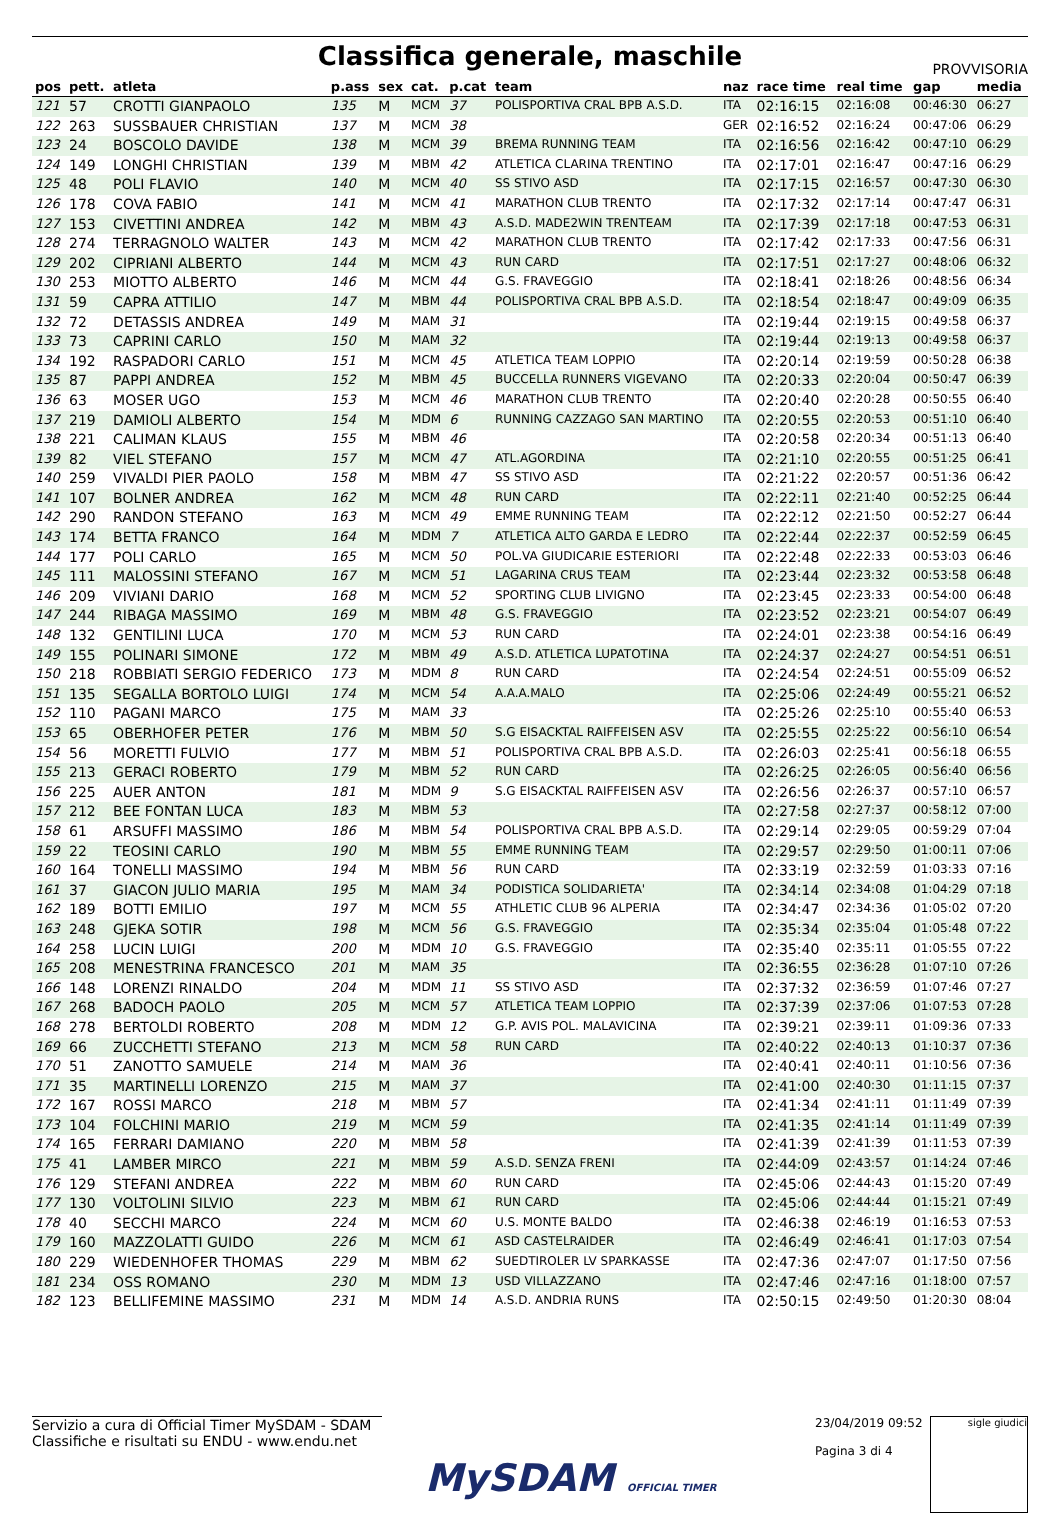Classifica generale, maschile
PROVVISORIA
| pos | pett. | atleta | p.ass | sex | cat. | p.cat | team | naz | race time | real time | gap | media |
| --- | --- | --- | --- | --- | --- | --- | --- | --- | --- | --- | --- | --- |
| 121 | 57 | CROTTI GIANPAOLO | 135 | M | MCM | 37 | POLISPORTIVA CRAL BPB A.S.D. | ITA | 02:16:15 | 02:16:08 | 00:46:30 | 06:27 |
| 122 | 263 | SUSSBAUER CHRISTIAN | 137 | M | MCM | 38 | | GER | 02:16:52 | 02:16:24 | 00:47:06 | 06:29 |
| 123 | 24 | BOSCOLO DAVIDE | 138 | M | MCM | 39 | BREMA RUNNING TEAM | ITA | 02:16:56 | 02:16:42 | 00:47:10 | 06:29 |
| 124 | 149 | LONGHI CHRISTIAN | 139 | M | MBM | 42 | ATLETICA CLARINA TRENTINO | ITA | 02:17:01 | 02:16:47 | 00:47:16 | 06:29 |
| 125 | 48 | POLI FLAVIO | 140 | M | MCM | 40 | SS STIVO ASD | ITA | 02:17:15 | 02:16:57 | 00:47:30 | 06:30 |
| 126 | 178 | COVA FABIO | 141 | M | MCM | 41 | MARATHON CLUB TRENTO | ITA | 02:17:32 | 02:17:14 | 00:47:47 | 06:31 |
| 127 | 153 | CIVETTINI ANDREA | 142 | M | MBM | 43 | A.S.D. MADE2WIN TRENTEAM | ITA | 02:17:39 | 02:17:18 | 00:47:53 | 06:31 |
| 128 | 274 | TERRAGNOLO WALTER | 143 | M | MCM | 42 | MARATHON CLUB TRENTO | ITA | 02:17:42 | 02:17:33 | 00:47:56 | 06:31 |
| 129 | 202 | CIPRIANI ALBERTO | 144 | M | MCM | 43 | RUN CARD | ITA | 02:17:51 | 02:17:27 | 00:48:06 | 06:32 |
| 130 | 253 | MIOTTO ALBERTO | 146 | M | MCM | 44 | G.S. FRAVEGGIO | ITA | 02:18:41 | 02:18:26 | 00:48:56 | 06:34 |
| 131 | 59 | CAPRA ATTILIO | 147 | M | MBM | 44 | POLISPORTIVA CRAL BPB A.S.D. | ITA | 02:18:54 | 02:18:47 | 00:49:09 | 06:35 |
| 132 | 72 | DETASSIS ANDREA | 149 | M | MAM | 31 | | ITA | 02:19:44 | 02:19:15 | 00:49:58 | 06:37 |
| 133 | 73 | CAPRINI CARLO | 150 | M | MAM | 32 | | ITA | 02:19:44 | 02:19:13 | 00:49:58 | 06:37 |
| 134 | 192 | RASPADORI CARLO | 151 | M | MCM | 45 | ATLETICA TEAM LOPPIO | ITA | 02:20:14 | 02:19:59 | 00:50:28 | 06:38 |
| 135 | 87 | PAPPI ANDREA | 152 | M | MBM | 45 | BUCCELLA RUNNERS VIGEVANO | ITA | 02:20:33 | 02:20:04 | 00:50:47 | 06:39 |
| 136 | 63 | MOSER UGO | 153 | M | MCM | 46 | MARATHON CLUB TRENTO | ITA | 02:20:40 | 02:20:28 | 00:50:55 | 06:40 |
| 137 | 219 | DAMIOLI ALBERTO | 154 | M | MDM | 6 | RUNNING CAZZAGO SAN MARTINO | ITA | 02:20:55 | 02:20:53 | 00:51:10 | 06:40 |
| 138 | 221 | CALIMAN KLAUS | 155 | M | MBM | 46 | | ITA | 02:20:58 | 02:20:34 | 00:51:13 | 06:40 |
| 139 | 82 | VIEL STEFANO | 157 | M | MCM | 47 | ATL.AGORDINA | ITA | 02:21:10 | 02:20:55 | 00:51:25 | 06:41 |
| 140 | 259 | VIVALDI PIER PAOLO | 158 | M | MBM | 47 | SS STIVO ASD | ITA | 02:21:22 | 02:20:57 | 00:51:36 | 06:42 |
| 141 | 107 | BOLNER ANDREA | 162 | M | MCM | 48 | RUN CARD | ITA | 02:22:11 | 02:21:40 | 00:52:25 | 06:44 |
| 142 | 290 | RANDON STEFANO | 163 | M | MCM | 49 | EMME RUNNING TEAM | ITA | 02:22:12 | 02:21:50 | 00:52:27 | 06:44 |
| 143 | 174 | BETTA FRANCO | 164 | M | MDM | 7 | ATLETICA ALTO GARDA E LEDRO | ITA | 02:22:44 | 02:22:37 | 00:52:59 | 06:45 |
| 144 | 177 | POLI CARLO | 165 | M | MCM | 50 | POL.VA GIUDICARIE ESTERIORI | ITA | 02:22:48 | 02:22:33 | 00:53:03 | 06:46 |
| 145 | 111 | MALOSSINI STEFANO | 167 | M | MCM | 51 | LAGARINA CRUS TEAM | ITA | 02:23:44 | 02:23:32 | 00:53:58 | 06:48 |
| 146 | 209 | VIVIANI DARIO | 168 | M | MCM | 52 | SPORTING CLUB LIVIGNO | ITA | 02:23:45 | 02:23:33 | 00:54:00 | 06:48 |
| 147 | 244 | RIBAGA MASSIMO | 169 | M | MBM | 48 | G.S. FRAVEGGIO | ITA | 02:23:52 | 02:23:21 | 00:54:07 | 06:49 |
| 148 | 132 | GENTILINI LUCA | 170 | M | MCM | 53 | RUN CARD | ITA | 02:24:01 | 02:23:38 | 00:54:16 | 06:49 |
| 149 | 155 | POLINARI SIMONE | 172 | M | MBM | 49 | A.S.D. ATLETICA LUPATOTINA | ITA | 02:24:37 | 02:24:27 | 00:54:51 | 06:51 |
| 150 | 218 | ROBBIATI SERGIO FEDERICO | 173 | M | MDM | 8 | RUN CARD | ITA | 02:24:54 | 02:24:51 | 00:55:09 | 06:52 |
| 151 | 135 | SEGALLA BORTOLO LUIGI | 174 | M | MCM | 54 | A.A.A.MALO | ITA | 02:25:06 | 02:24:49 | 00:55:21 | 06:52 |
| 152 | 110 | PAGANI MARCO | 175 | M | MAM | 33 | | ITA | 02:25:26 | 02:25:10 | 00:55:40 | 06:53 |
| 153 | 65 | OBERHOFER PETER | 176 | M | MBM | 50 | S.G EISACKTAL RAIFFEISEN ASV | ITA | 02:25:55 | 02:25:22 | 00:56:10 | 06:54 |
| 154 | 56 | MORETTI FULVIO | 177 | M | MBM | 51 | POLISPORTIVA CRAL BPB A.S.D. | ITA | 02:26:03 | 02:25:41 | 00:56:18 | 06:55 |
| 155 | 213 | GERACI ROBERTO | 179 | M | MBM | 52 | RUN CARD | ITA | 02:26:25 | 02:26:05 | 00:56:40 | 06:56 |
| 156 | 225 | AUER ANTON | 181 | M | MDM | 9 | S.G EISACKTAL RAIFFEISEN ASV | ITA | 02:26:56 | 02:26:37 | 00:57:10 | 06:57 |
| 157 | 212 | BEE FONTAN LUCA | 183 | M | MBM | 53 | | ITA | 02:27:58 | 02:27:37 | 00:58:12 | 07:00 |
| 158 | 61 | ARSUFFI MASSIMO | 186 | M | MBM | 54 | POLISPORTIVA CRAL BPB A.S.D. | ITA | 02:29:14 | 02:29:05 | 00:59:29 | 07:04 |
| 159 | 22 | TEOSINI CARLO | 190 | M | MBM | 55 | EMME RUNNING TEAM | ITA | 02:29:57 | 02:29:50 | 01:00:11 | 07:06 |
| 160 | 164 | TONELLI MASSIMO | 194 | M | MBM | 56 | RUN CARD | ITA | 02:33:19 | 02:32:59 | 01:03:33 | 07:16 |
| 161 | 37 | GIACON JULIO MARIA | 195 | M | MAM | 34 | PODISTICA SOLIDARIETA' | ITA | 02:34:14 | 02:34:08 | 01:04:29 | 07:18 |
| 162 | 189 | BOTTI EMILIO | 197 | M | MCM | 55 | ATHLETIC CLUB 96 ALPERIA | ITA | 02:34:47 | 02:34:36 | 01:05:02 | 07:20 |
| 163 | 248 | GJEKA SOTIR | 198 | M | MCM | 56 | G.S. FRAVEGGIO | ITA | 02:35:34 | 02:35:04 | 01:05:48 | 07:22 |
| 164 | 258 | LUCIN LUIGI | 200 | M | MDM | 10 | G.S. FRAVEGGIO | ITA | 02:35:40 | 02:35:11 | 01:05:55 | 07:22 |
| 165 | 208 | MENESTRINA FRANCESCO | 201 | M | MAM | 35 | | ITA | 02:36:55 | 02:36:28 | 01:07:10 | 07:26 |
| 166 | 148 | LORENZI RINALDO | 204 | M | MDM | 11 | SS STIVO ASD | ITA | 02:37:32 | 02:36:59 | 01:07:46 | 07:27 |
| 167 | 268 | BADOCH PAOLO | 205 | M | MCM | 57 | ATLETICA TEAM LOPPIO | ITA | 02:37:39 | 02:37:06 | 01:07:53 | 07:28 |
| 168 | 278 | BERTOLDI ROBERTO | 208 | M | MDM | 12 | G.P. AVIS POL. MALAVICINA | ITA | 02:39:21 | 02:39:11 | 01:09:36 | 07:33 |
| 169 | 66 | ZUCCHETTI STEFANO | 213 | M | MCM | 58 | RUN CARD | ITA | 02:40:22 | 02:40:13 | 01:10:37 | 07:36 |
| 170 | 51 | ZANOTTO SAMUELE | 214 | M | MAM | 36 | | ITA | 02:40:41 | 02:40:11 | 01:10:56 | 07:36 |
| 171 | 35 | MARTINELLI LORENZO | 215 | M | MAM | 37 | | ITA | 02:41:00 | 02:40:30 | 01:11:15 | 07:37 |
| 172 | 167 | ROSSI MARCO | 218 | M | MBM | 57 | | ITA | 02:41:34 | 02:41:11 | 01:11:49 | 07:39 |
| 173 | 104 | FOLCHINI MARIO | 219 | M | MCM | 59 | | ITA | 02:41:35 | 02:41:14 | 01:11:49 | 07:39 |
| 174 | 165 | FERRARI DAMIANO | 220 | M | MBM | 58 | | ITA | 02:41:39 | 02:41:39 | 01:11:53 | 07:39 |
| 175 | 41 | LAMBER MIRCO | 221 | M | MBM | 59 | A.S.D. SENZA FRENI | ITA | 02:44:09 | 02:43:57 | 01:14:24 | 07:46 |
| 176 | 129 | STEFANI ANDREA | 222 | M | MBM | 60 | RUN CARD | ITA | 02:45:06 | 02:44:43 | 01:15:20 | 07:49 |
| 177 | 130 | VOLTOLINI SILVIO | 223 | M | MBM | 61 | RUN CARD | ITA | 02:45:06 | 02:44:44 | 01:15:21 | 07:49 |
| 178 | 40 | SECCHI MARCO | 224 | M | MCM | 60 | U.S. MONTE BALDO | ITA | 02:46:38 | 02:46:19 | 01:16:53 | 07:53 |
| 179 | 160 | MAZZOLATTI GUIDO | 226 | M | MCM | 61 | ASD CASTELRAIDER | ITA | 02:46:49 | 02:46:41 | 01:17:03 | 07:54 |
| 180 | 229 | WIEDENHOFER THOMAS | 229 | M | MBM | 62 | SUEDTIROLER LV SPARKASSE | ITA | 02:47:36 | 02:47:07 | 01:17:50 | 07:56 |
| 181 | 234 | OSS ROMANO | 230 | M | MDM | 13 | USD VILLAZZANO | ITA | 02:47:46 | 02:47:16 | 01:18:00 | 07:57 |
| 182 | 123 | BELLIFEMINE MASSIMO | 231 | M | MDM | 14 | A.S.D. ANDRIA RUNS | ITA | 02:50:15 | 02:49:50 | 01:20:30 | 08:04 |
Servizio a cura di Official Timer MySDAM - SDAM
Classifiche e risultati su ENDU - www.endu.net
MySDAM OFFICIAL TIMER
23/04/2019 09:52
Pagina 3 di 4
sigle giudici